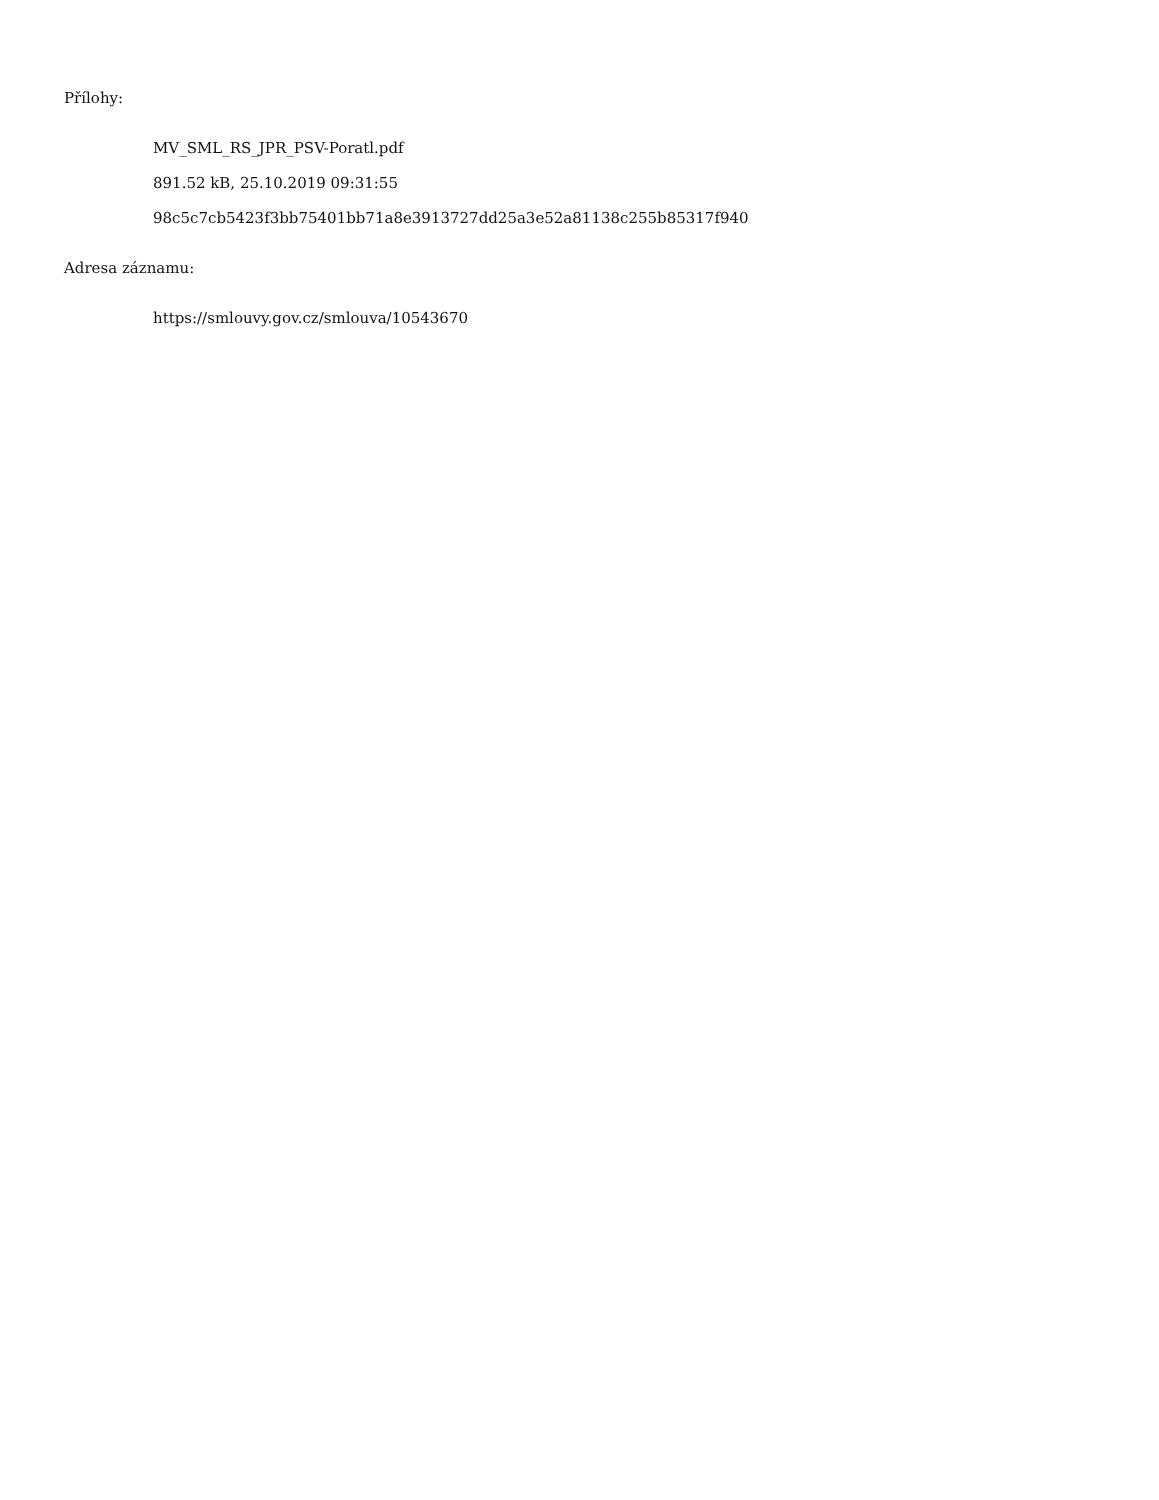Přílohy:
MV_SML_RS_JPR_PSV-Poratl.pdf
891.52 kB, 25.10.2019 09:31:55
98c5c7cb5423f3bb75401bb71a8e3913727dd25a3e52a81138c255b85317f940
Adresa záznamu:
https://smlouvy.gov.cz/smlouva/10543670